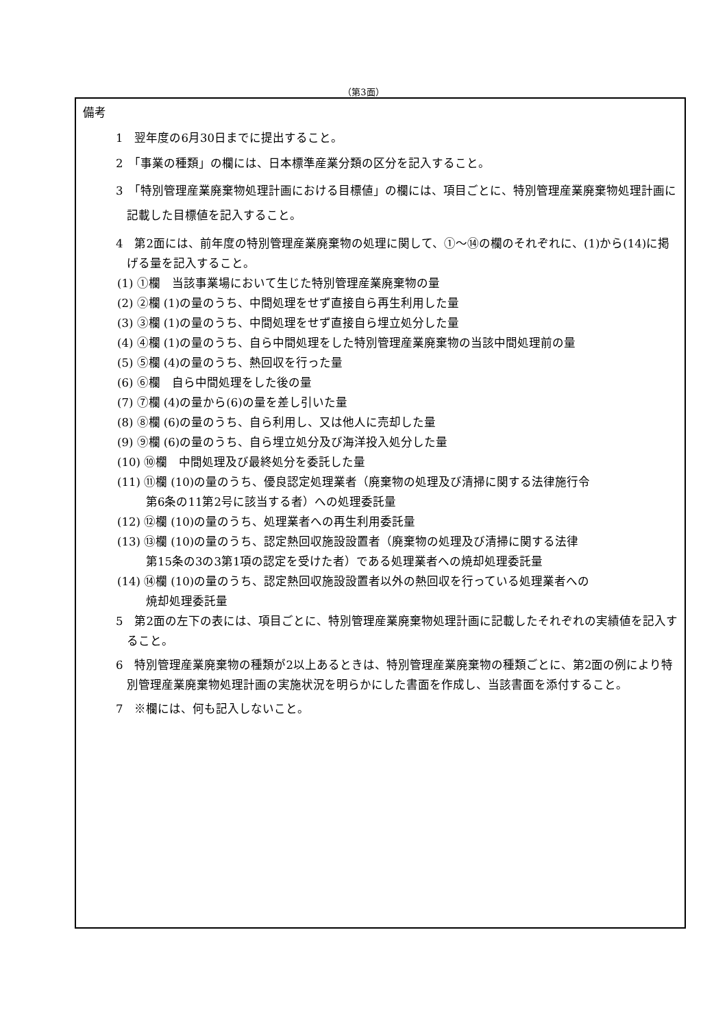（第3面）
備考
1　翌年度の6月30日までに提出すること。
2　「事業の種類」の欄には、日本標準産業分類の区分を記入すること。
3　「特別管理産業廃棄物処理計画における目標値」の欄には、項目ごとに、特別管理産業廃棄物処理計画に記載した目標値を記入すること。
4　第2面には、前年度の特別管理産業廃棄物の処理に関して、①～⑭の欄のそれぞれに、(1)から(14)に掲げる量を記入すること。
(1) ①欄　当該事業場において生じた特別管理産業廃棄物の量
(2) ②欄 (1)の量のうち、中間処理をせず直接自ら再生利用した量
(3) ③欄 (1)の量のうち、中間処理をせず直接自ら埋立処分した量
(4) ④欄 (1)の量のうち、自ら中間処理をした特別管理産業廃棄物の当該中間処理前の量
(5) ⑤欄 (4)の量のうち、熱回収を行った量
(6) ⑥欄　自ら中間処理をした後の量
(7) ⑦欄 (4)の量から(6)の量を差し引いた量
(8) ⑧欄 (6)の量のうち、自ら利用し、又は他人に売却した量
(9) ⑨欄 (6)の量のうち、自ら埋立処分及び海洋投入処分した量
(10) ⑩欄　中間処理及び最終処分を委託した量
(11) ⑪欄 (10)の量のうち、優良認定処理業者（廃棄物の処理及び清掃に関する法律施行令
第6条の11第2号に該当する者）への処理委託量
(12) ⑫欄 (10)の量のうち、処理業者への再生利用委託量
(13) ⑬欄 (10)の量のうち、認定熱回収施設設置者（廃棄物の処理及び清掃に関する法律
第15条の3の3第1項の認定を受けた者）である処理業者への焼却処理委託量
(14) ⑭欄 (10)の量のうち、認定熱回収施設設置者以外の熱回収を行っている処理業者への
焼却処理委託量
5　第2面の左下の表には、項目ごとに、特別管理産業廃棄物処理計画に記載したそれぞれの実績値を記入すること。
6　特別管理産業廃棄物の種類が2以上あるときは、特別管理産業廃棄物の種類ごとに、第2面の例により特別管理産業廃棄物処理計画の実施状況を明らかにした書面を作成し、当該書面を添付すること。
7　※欄には、何も記入しないこと。